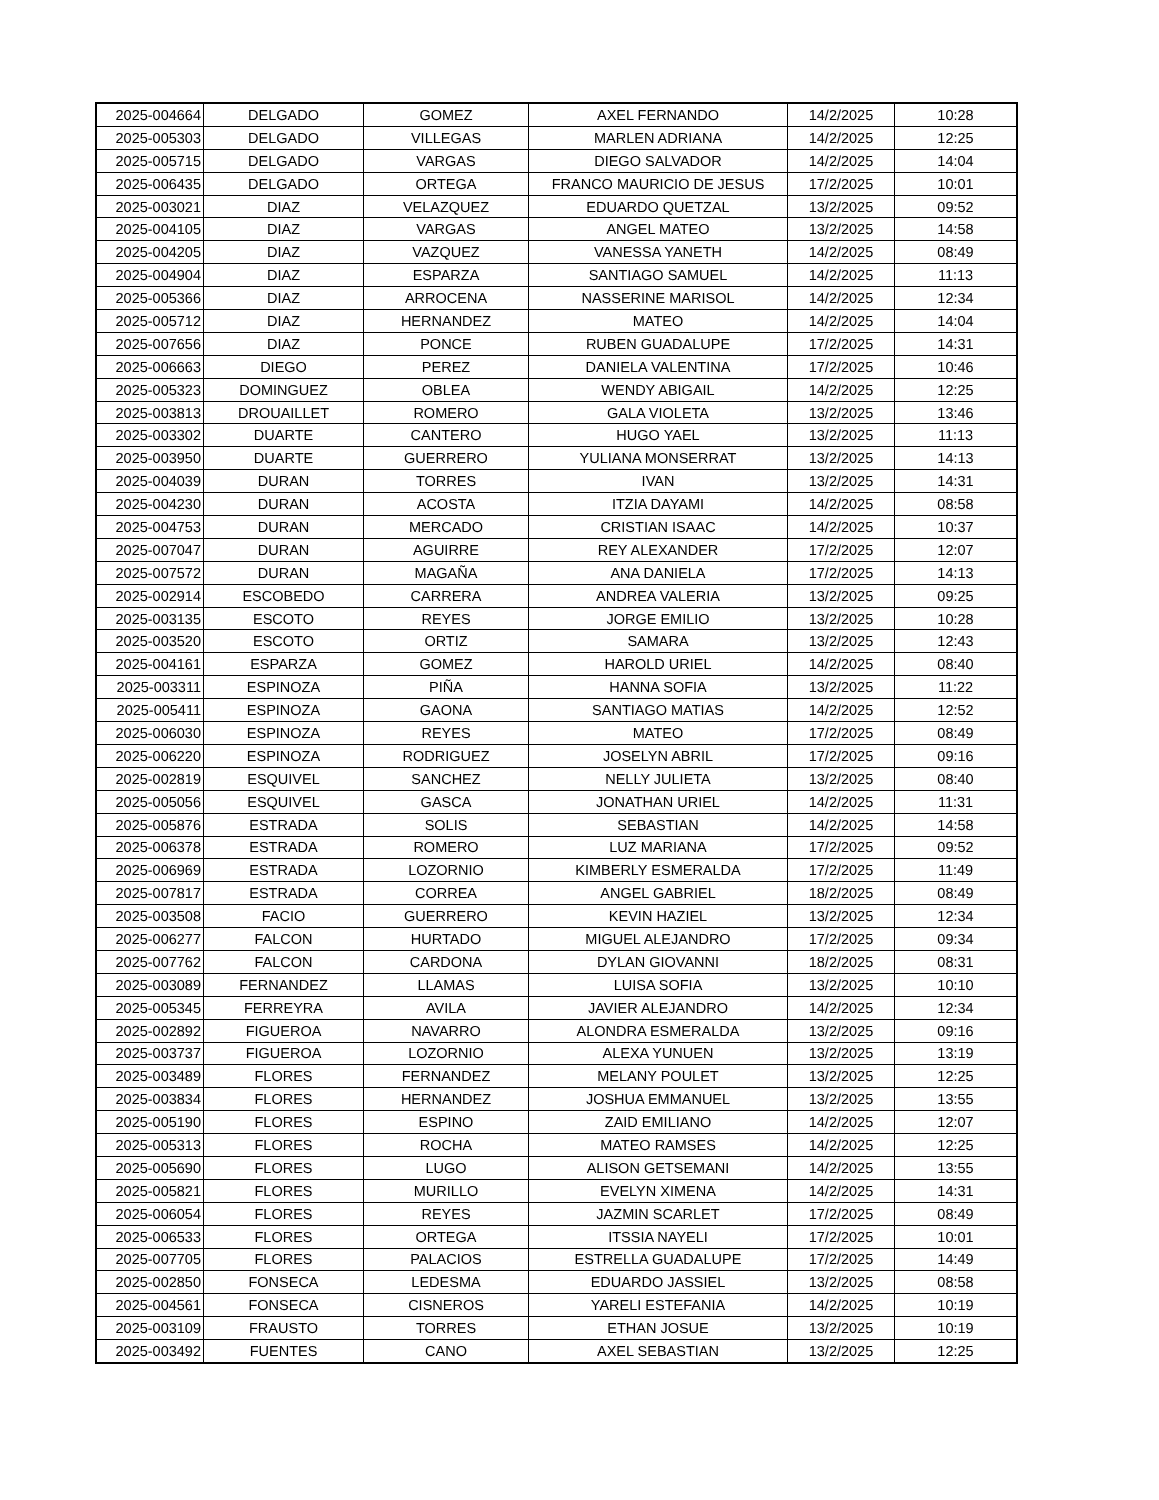| 2025-004664 | DELGADO | GOMEZ | AXEL FERNANDO | 14/2/2025 | 10:28 |
| 2025-005303 | DELGADO | VILLEGAS | MARLEN ADRIANA | 14/2/2025 | 12:25 |
| 2025-005715 | DELGADO | VARGAS | DIEGO SALVADOR | 14/2/2025 | 14:04 |
| 2025-006435 | DELGADO | ORTEGA | FRANCO MAURICIO DE JESUS | 17/2/2025 | 10:01 |
| 2025-003021 | DIAZ | VELAZQUEZ | EDUARDO QUETZAL | 13/2/2025 | 09:52 |
| 2025-004105 | DIAZ | VARGAS | ANGEL MATEO | 13/2/2025 | 14:58 |
| 2025-004205 | DIAZ | VAZQUEZ | VANESSA YANETH | 14/2/2025 | 08:49 |
| 2025-004904 | DIAZ | ESPARZA | SANTIAGO SAMUEL | 14/2/2025 | 11:13 |
| 2025-005366 | DIAZ | ARROCENA | NASSERINE MARISOL | 14/2/2025 | 12:34 |
| 2025-005712 | DIAZ | HERNANDEZ | MATEO | 14/2/2025 | 14:04 |
| 2025-007656 | DIAZ | PONCE | RUBEN GUADALUPE | 17/2/2025 | 14:31 |
| 2025-006663 | DIEGO | PEREZ | DANIELA VALENTINA | 17/2/2025 | 10:46 |
| 2025-005323 | DOMINGUEZ | OBLEA | WENDY ABIGAIL | 14/2/2025 | 12:25 |
| 2025-003813 | DROUAILLET | ROMERO | GALA VIOLETA | 13/2/2025 | 13:46 |
| 2025-003302 | DUARTE | CANTERO | HUGO YAEL | 13/2/2025 | 11:13 |
| 2025-003950 | DUARTE | GUERRERO | YULIANA MONSERRAT | 13/2/2025 | 14:13 |
| 2025-004039 | DURAN | TORRES | IVAN | 13/2/2025 | 14:31 |
| 2025-004230 | DURAN | ACOSTA | ITZIA DAYAMI | 14/2/2025 | 08:58 |
| 2025-004753 | DURAN | MERCADO | CRISTIAN ISAAC | 14/2/2025 | 10:37 |
| 2025-007047 | DURAN | AGUIRRE | REY ALEXANDER | 17/2/2025 | 12:07 |
| 2025-007572 | DURAN | MAGAÑA | ANA DANIELA | 17/2/2025 | 14:13 |
| 2025-002914 | ESCOBEDO | CARRERA | ANDREA VALERIA | 13/2/2025 | 09:25 |
| 2025-003135 | ESCOTO | REYES | JORGE EMILIO | 13/2/2025 | 10:28 |
| 2025-003520 | ESCOTO | ORTIZ | SAMARA | 13/2/2025 | 12:43 |
| 2025-004161 | ESPARZA | GOMEZ | HAROLD URIEL | 14/2/2025 | 08:40 |
| 2025-003311 | ESPINOZA | PIÑA | HANNA SOFIA | 13/2/2025 | 11:22 |
| 2025-005411 | ESPINOZA | GAONA | SANTIAGO MATIAS | 14/2/2025 | 12:52 |
| 2025-006030 | ESPINOZA | REYES | MATEO | 17/2/2025 | 08:49 |
| 2025-006220 | ESPINOZA | RODRIGUEZ | JOSELYN ABRIL | 17/2/2025 | 09:16 |
| 2025-002819 | ESQUIVEL | SANCHEZ | NELLY JULIETA | 13/2/2025 | 08:40 |
| 2025-005056 | ESQUIVEL | GASCA | JONATHAN URIEL | 14/2/2025 | 11:31 |
| 2025-005876 | ESTRADA | SOLIS | SEBASTIAN | 14/2/2025 | 14:58 |
| 2025-006378 | ESTRADA | ROMERO | LUZ MARIANA | 17/2/2025 | 09:52 |
| 2025-006969 | ESTRADA | LOZORNIO | KIMBERLY ESMERALDA | 17/2/2025 | 11:49 |
| 2025-007817 | ESTRADA | CORREA | ANGEL GABRIEL | 18/2/2025 | 08:49 |
| 2025-003508 | FACIO | GUERRERO | KEVIN HAZIEL | 13/2/2025 | 12:34 |
| 2025-006277 | FALCON | HURTADO | MIGUEL ALEJANDRO | 17/2/2025 | 09:34 |
| 2025-007762 | FALCON | CARDONA | DYLAN GIOVANNI | 18/2/2025 | 08:31 |
| 2025-003089 | FERNANDEZ | LLAMAS | LUISA SOFIA | 13/2/2025 | 10:10 |
| 2025-005345 | FERREYRA | AVILA | JAVIER ALEJANDRO | 14/2/2025 | 12:34 |
| 2025-002892 | FIGUEROA | NAVARRO | ALONDRA ESMERALDA | 13/2/2025 | 09:16 |
| 2025-003737 | FIGUEROA | LOZORNIO | ALEXA YUNUEN | 13/2/2025 | 13:19 |
| 2025-003489 | FLORES | FERNANDEZ | MELANY POULET | 13/2/2025 | 12:25 |
| 2025-003834 | FLORES | HERNANDEZ | JOSHUA EMMANUEL | 13/2/2025 | 13:55 |
| 2025-005190 | FLORES | ESPINO | ZAID EMILIANO | 14/2/2025 | 12:07 |
| 2025-005313 | FLORES | ROCHA | MATEO RAMSES | 14/2/2025 | 12:25 |
| 2025-005690 | FLORES | LUGO | ALISON GETSEMANI | 14/2/2025 | 13:55 |
| 2025-005821 | FLORES | MURILLO | EVELYN XIMENA | 14/2/2025 | 14:31 |
| 2025-006054 | FLORES | REYES | JAZMIN SCARLET | 17/2/2025 | 08:49 |
| 2025-006533 | FLORES | ORTEGA | ITSSIA NAYELI | 17/2/2025 | 10:01 |
| 2025-007705 | FLORES | PALACIOS | ESTRELLA GUADALUPE | 17/2/2025 | 14:49 |
| 2025-002850 | FONSECA | LEDESMA | EDUARDO JASSIEL | 13/2/2025 | 08:58 |
| 2025-004561 | FONSECA | CISNEROS | YARELI ESTEFANIA | 14/2/2025 | 10:19 |
| 2025-003109 | FRAUSTO | TORRES | ETHAN JOSUE | 13/2/2025 | 10:19 |
| 2025-003492 | FUENTES | CANO | AXEL SEBASTIAN | 13/2/2025 | 12:25 |